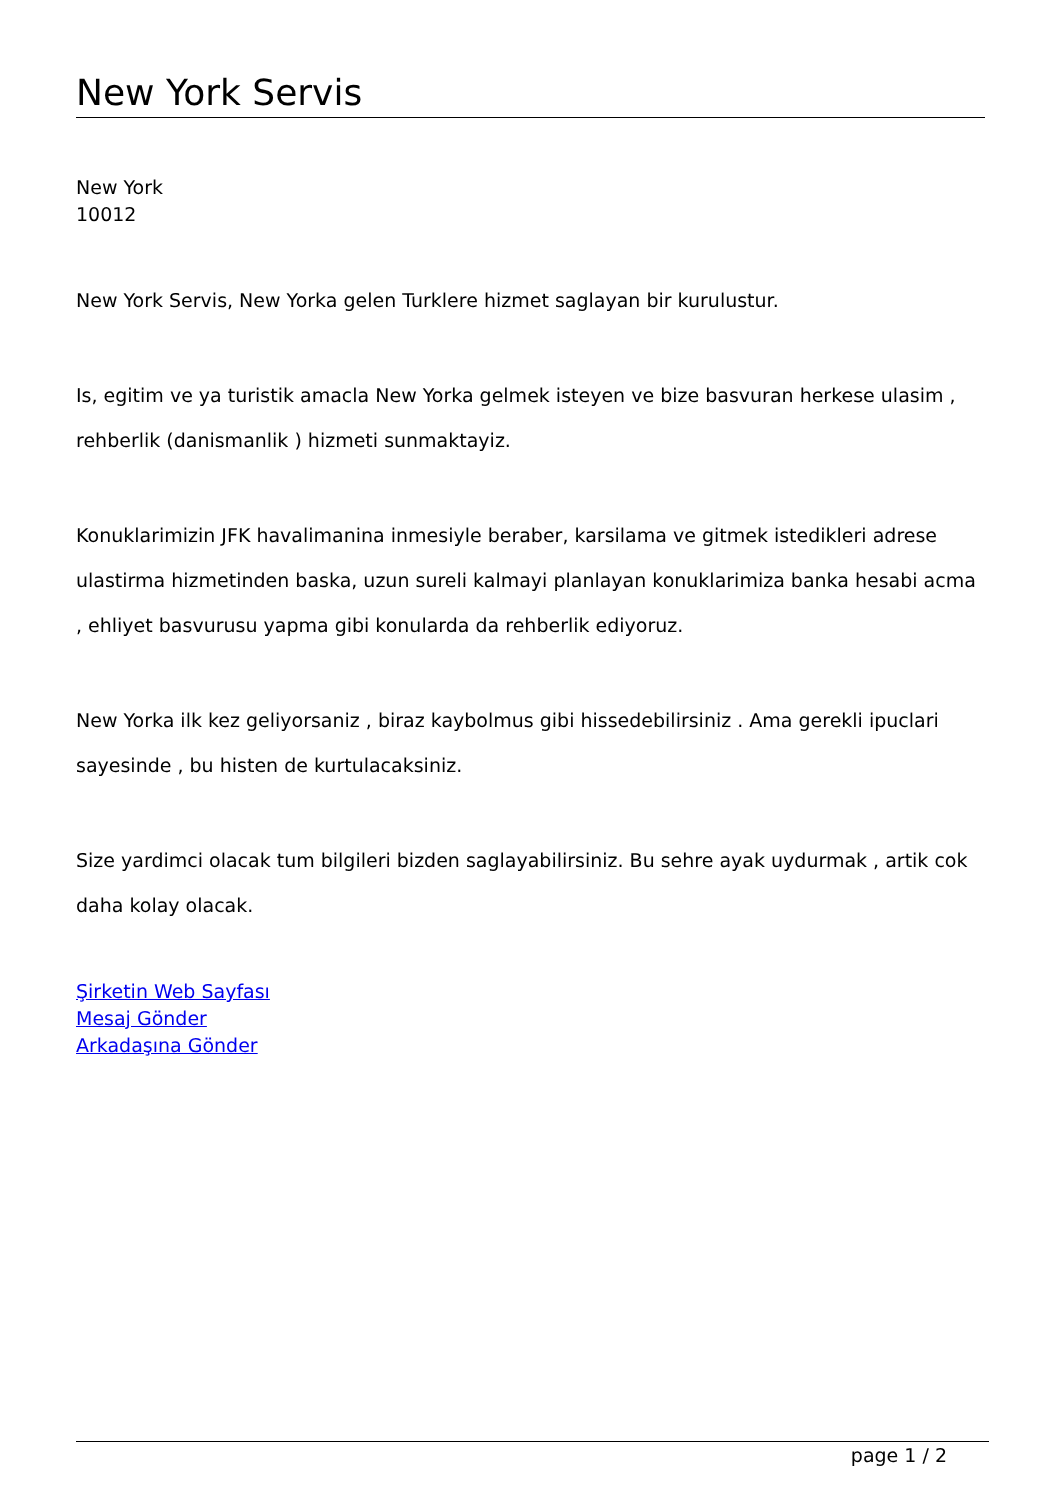New York Servis
New York
10012
New York Servis, New Yorka gelen Turklere hizmet saglayan bir kurulustur.
Is, egitim ve ya turistik amacla New Yorka gelmek isteyen ve bize basvuran herkese ulasim , rehberlik (danismanlik ) hizmeti sunmaktayiz.
Konuklarimizin JFK havalimanina inmesiyle beraber, karsilama ve gitmek istedikleri adrese ulastirma hizmetinden baska, uzun sureli kalmayi planlayan konuklarimiza banka hesabi acma , ehliyet basvurusu yapma gibi konularda da rehberlik ediyoruz.
New Yorka ilk kez geliyorsaniz , biraz kaybolmus gibi hissedebilirsiniz . Ama gerekli ipuclari sayesinde , bu histen de kurtulacaksiniz.
Size yardimci olacak tum bilgileri bizden saglayabilirsiniz. Bu sehre ayak uydurmak , artik cok daha kolay olacak.
Şirketin Web Sayfası
Mesaj Gönder
Arkadaşına Gönder
page 1 / 2